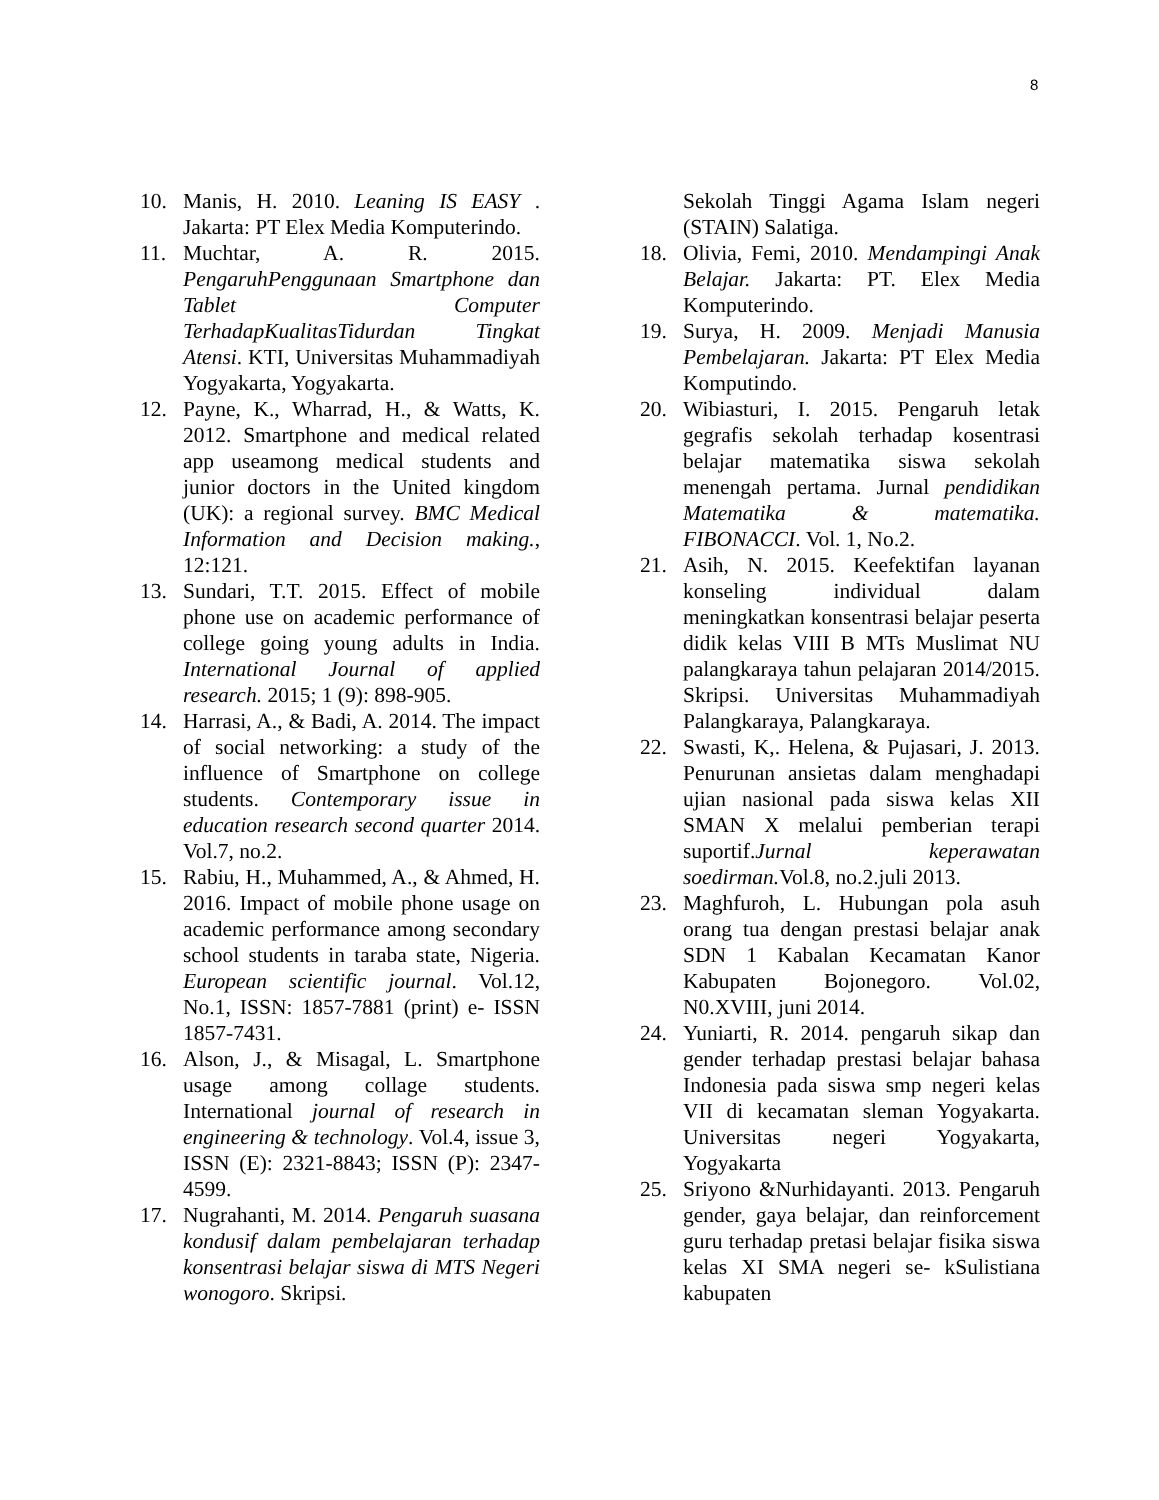8
10. Manis, H. 2010. Leaning IS EASY . Jakarta: PT Elex Media Komputerindo.
11. Muchtar, A. R. 2015. PengaruhPenggunaan Smartphone dan Tablet Computer TerhadapKualitasTidurdan Tingkat Atensi. KTI, Universitas Muhammadiyah Yogyakarta, Yogyakarta.
12. Payne, K., Wharrad, H., & Watts, K. 2012. Smartphone and medical related app useamong medical students and junior doctors in the United kingdom (UK): a regional survey. BMC Medical Information and Decision making., 12:121.
13. Sundari, T.T. 2015. Effect of mobile phone use on academic performance of college going young adults in India. International Journal of applied research. 2015; 1 (9): 898-905.
14. Harrasi, A., & Badi, A. 2014. The impact of social networking: a study of the influence of Smartphone on college students. Contemporary issue in education research second quarter 2014. Vol.7, no.2.
15. Rabiu, H., Muhammed, A., & Ahmed, H. 2016. Impact of mobile phone usage on academic performance among secondary school students in taraba state, Nigeria. European scientific journal. Vol.12, No.1, ISSN: 1857-7881 (print) e- ISSN 1857-7431.
16. Alson, J., & Misagal, L. Smartphone usage among collage students. International journal of research in engineering & technology. Vol.4, issue 3, ISSN (E): 2321-8843; ISSN (P): 2347-4599.
17. Nugrahanti, M. 2014. Pengaruh suasana kondusif dalam pembelajaran terhadap konsentrasi belajar siswa di MTS Negeri wonogoro. Skripsi.
Sekolah Tinggi Agama Islam negeri (STAIN) Salatiga.
18. Olivia, Femi, 2010. Mendampingi Anak Belajar. Jakarta: PT. Elex Media Komputerindo.
19. Surya, H. 2009. Menjadi Manusia Pembelajaran. Jakarta: PT Elex Media Komputindo.
20. Wibiasturi, I. 2015. Pengaruh letak gegrafis sekolah terhadap kosentrasi belajar matematika siswa sekolah menengah pertama. Jurnal pendidikan Matematika & matematika. FIBONACCI. Vol. 1, No.2.
21. Asih, N. 2015. Keefektifan layanan konseling individual dalam meningkatkan konsentrasi belajar peserta didik kelas VIII B MTs Muslimat NU palangkaraya tahun pelajaran 2014/2015. Skripsi. Universitas Muhammadiyah Palangkaraya, Palangkaraya.
22. Swasti, K,. Helena, & Pujasari, J. 2013. Penurunan ansietas dalam menghadapi ujian nasional pada siswa kelas XII SMAN X melalui pemberian terapi suportif.Jurnal keperawatan soedirman. Vol.8, no.2.juli 2013.
23. Maghfuroh, L. Hubungan pola asuh orang tua dengan prestasi belajar anak SDN 1 Kabalan Kecamatan Kanor Kabupaten Bojonegoro. Vol.02, N0.XVIII, juni 2014.
24. Yuniarti, R. 2014. pengaruh sikap dan gender terhadap prestasi belajar bahasa Indonesia pada siswa smp negeri kelas VII di kecamatan sleman Yogyakarta. Universitas negeri Yogyakarta, Yogyakarta
25. Sriyono &Nurhidayanti. 2013. Pengaruh gender, gaya belajar, dan reinforcement guru terhadap pretasi belajar fisika siswa kelas XI SMA negeri se- kSulistiana kabupaten